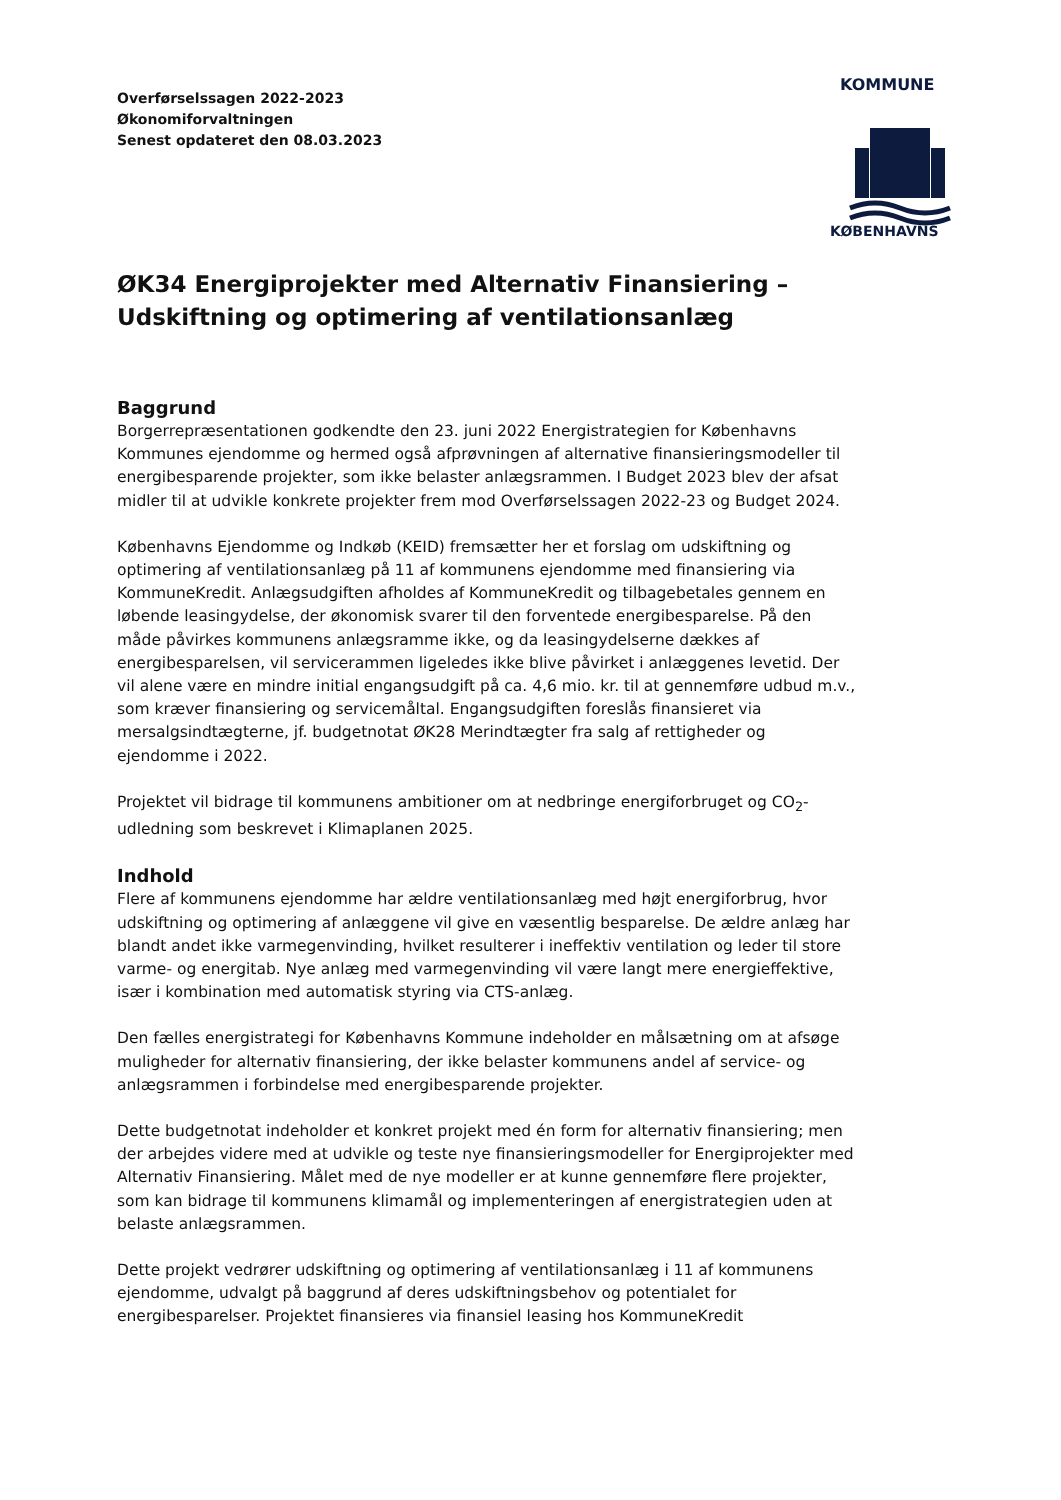Overførselssagen 2022-2023
Økonomiforvaltningen
Senest opdateret den 08.03.2023
KOMMUNE
KØBENHAVNS
ØK34 Energiprojekter med Alternativ Finansiering – Udskiftning og optimering af ventilationsanlæg
Baggrund
Borgerrepræsentationen godkendte den 23. juni 2022 Energistrategien for Københavns Kommunes ejendomme og hermed også afprøvningen af alternative finansieringsmodeller til energibesparende projekter, som ikke belaster anlægsrammen. I Budget 2023 blev der afsat midler til at udvikle konkrete projekter frem mod Overførselssagen 2022-23 og Budget 2024.
Københavns Ejendomme og Indkøb (KEID) fremsætter her et forslag om udskiftning og optimering af ventilationsanlæg på 11 af kommunens ejendomme med finansiering via KommuneKredit. Anlægsudgiften afholdes af KommuneKredit og tilbagebetales gennem en løbende leasingydelse, der økonomisk svarer til den forventede energibesparelse. På den måde påvirkes kommunens anlægsramme ikke, og da leasingydelserne dækkes af energibesparelsen, vil servicerammen ligeledes ikke blive påvirket i anlæggenes levetid. Der vil alene være en mindre initial engangsudgift på ca. 4,6 mio. kr. til at gennemføre udbud m.v., som kræver finansiering og servicemåltal. Engangsudgiften foreslås finansieret via mersalgsindtægterne, jf. budgetnotat ØK28 Merindtægter fra salg af rettigheder og ejendomme i 2022.
Projektet vil bidrage til kommunens ambitioner om at nedbringe energiforbruget og CO<sub>2</sub>-udledning som beskrevet i Klimaplanen 2025.
Indhold
Flere af kommunens ejendomme har ældre ventilationsanlæg med højt energiforbrug, hvor udskiftning og optimering af anlæggene vil give en væsentlig besparelse. De ældre anlæg har blandt andet ikke varmegenvinding, hvilket resulterer i ineffektiv ventilation og leder til store varme- og energitab. Nye anlæg med varmegenvinding vil være langt mere energieffektive, især i kombination med automatisk styring via CTS-anlæg.
Den fælles energistrategi for Københavns Kommune indeholder en målsætning om at afsøge muligheder for alternativ finansiering, der ikke belaster kommunens andel af service- og anlægsrammen i forbindelse med energibesparende projekter.
Dette budgetnotat indeholder et konkret projekt med én form for alternativ finansiering; men der arbejdes videre med at udvikle og teste nye finansieringsmodeller for Energiprojekter med Alternativ Finansiering. Målet med de nye modeller er at kunne gennemføre flere projekter, som kan bidrage til kommunens klimamål og implementeringen af energistrategien uden at belaste anlægsrammen.
Dette projekt vedrører udskiftning og optimering af ventilationsanlæg i 11 af kommunens ejendomme, udvalgt på baggrund af deres udskiftningsbehov og potentialet for energibesparelser. Projektet finansieres via finansiel leasing hos KommuneKredit